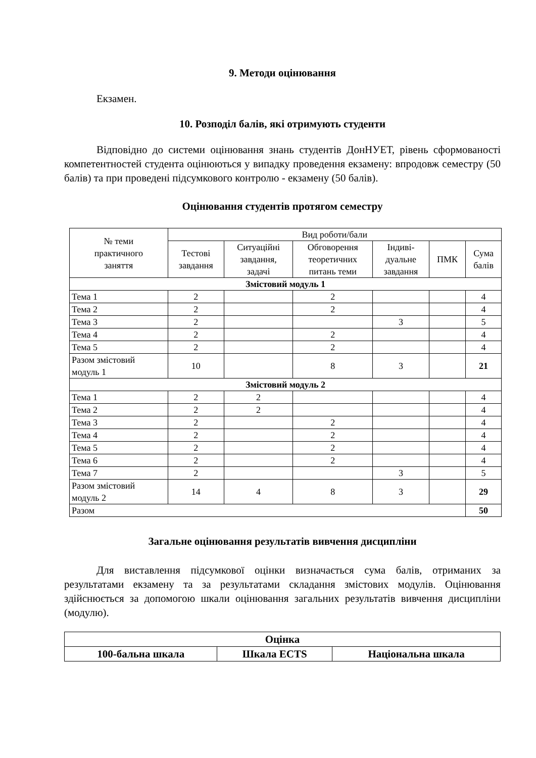9. Методи оцінювання
Екзамен.
10. Розподіл балів, які отримують студенти
Відповідно до системи оцінювання знань студентів ДонНУЕТ, рівень сформованості компетентностей студента оцінюються у випадку проведення екзамену: впродовж семестру (50 балів) та при проведені підсумкового контролю - екзамену (50 балів).
Оцінювання студентів протягом семестру
| № теми практичного заняття | Вид роботи/бали | | | | | |
| --- | --- | --- | --- | --- | --- | --- |
| | Тестові завдання | Ситуаційні завдання, задачі | Обговорення теоретичних питань теми | Індиві- дуальне завдання | ПМК | Сума балів |
| Змістовий модуль 1 | | | | | | |
| Тема 1 | 2 | | 2 | | | 4 |
| Тема 2 | 2 | | 2 | | | 4 |
| Тема 3 | 2 | | | 3 | | 5 |
| Тема 4 | 2 | | 2 | | | 4 |
| Тема 5 | 2 | | 2 | | | 4 |
| Разом змістовий модуль 1 | 10 | | 8 | 3 | | 21 |
| Змістовий модуль 2 | | | | | | |
| Тема 1 | 2 | 2 | | | | 4 |
| Тема 2 | 2 | 2 | | | | 4 |
| Тема 3 | 2 | | 2 | | | 4 |
| Тема 4 | 2 | | 2 | | | 4 |
| Тема 5 | 2 | | 2 | | | 4 |
| Тема 6 | 2 | | 2 | | | 4 |
| Тема 7 | 2 | | | 3 | | 5 |
| Разом змістовий модуль 2 | 14 | 4 | 8 | 3 | | 29 |
| Разом | | | | | | 50 |
Загальне оцінювання результатів вивчення дисципліни
Для виставлення підсумкової оцінки визначається сума балів, отриманих за результатами екзамену та за результатами складання змістових модулів. Оцінювання здійснюється за допомогою шкали оцінювання загальних результатів вивчення дисципліни (модулю).
| Оцінка | | |
| --- | --- | --- |
| 100-бальна шкала | Шкала ECTS | Національна шкала |